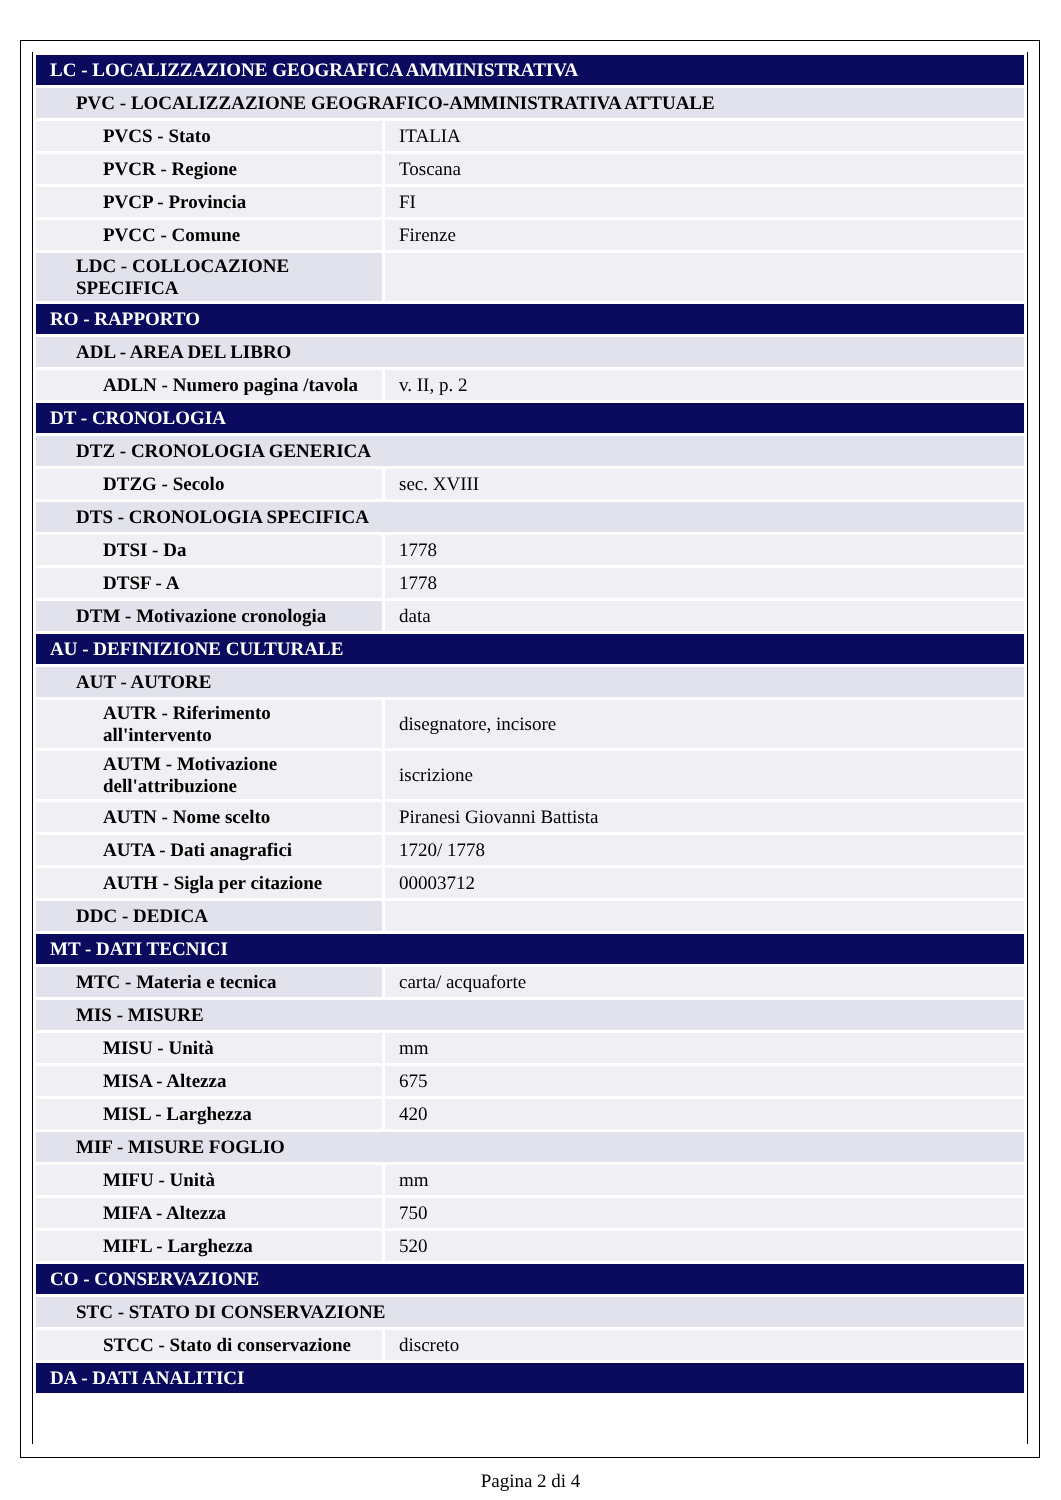| LC - LOCALIZZAZIONE GEOGRAFICA AMMINISTRATIVA | |
| PVC - LOCALIZZAZIONE GEOGRAFICO-AMMINISTRATIVA ATTUALE | |
| PVCS - Stato | ITALIA |
| PVCR - Regione | Toscana |
| PVCP - Provincia | FI |
| PVCC - Comune | Firenze |
| LDC - COLLOCAZIONE SPECIFICA | |
| RO - RAPPORTO | |
| ADL - AREA DEL LIBRO | |
| ADLN - Numero pagina /tavola | v. II, p. 2 |
| DT - CRONOLOGIA | |
| DTZ - CRONOLOGIA GENERICA | |
| DTZG - Secolo | sec. XVIII |
| DTS - CRONOLOGIA SPECIFICA | |
| DTSI - Da | 1778 |
| DTSF - A | 1778 |
| DTM - Motivazione cronologia | data |
| AU - DEFINIZIONE CULTURALE | |
| AUT - AUTORE | |
| AUTR - Riferimento all'intervento | disegnatore, incisore |
| AUTM - Motivazione dell'attribuzione | iscrizione |
| AUTN - Nome scelto | Piranesi Giovanni Battista |
| AUTA - Dati anagrafici | 1720/ 1778 |
| AUTH - Sigla per citazione | 00003712 |
| DDC - DEDICA | |
| MT - DATI TECNICI | |
| MTC - Materia e tecnica | carta/ acquaforte |
| MIS - MISURE | |
| MISU - Unità | mm |
| MISA - Altezza | 675 |
| MISL - Larghezza | 420 |
| MIF - MISURE FOGLIO | |
| MIFU - Unità | mm |
| MIFA - Altezza | 750 |
| MIFL - Larghezza | 520 |
| CO - CONSERVAZIONE | |
| STC - STATO DI CONSERVAZIONE | |
| STCC - Stato di conservazione | discreto |
| DA - DATI ANALITICI | |
Pagina 2 di 4